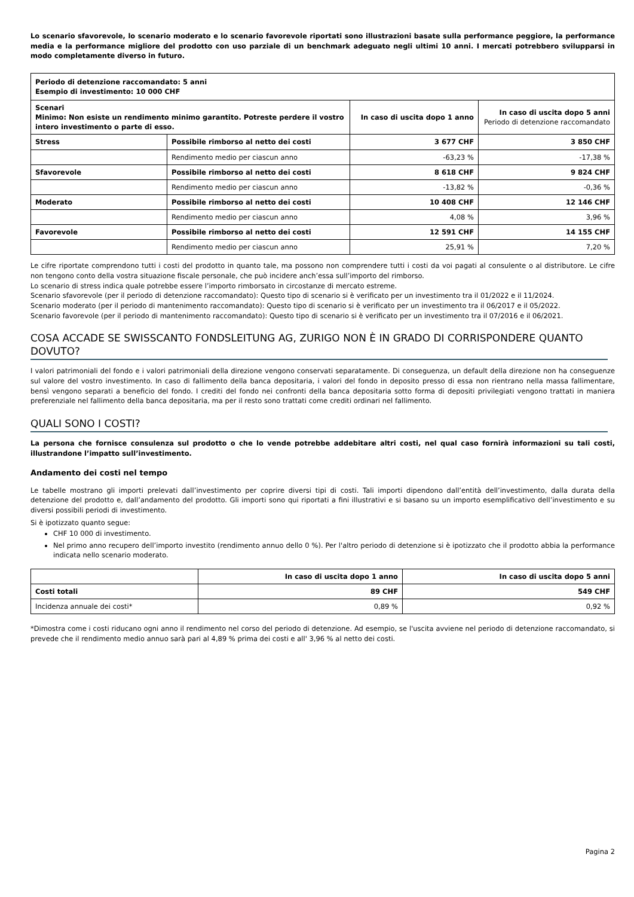Lo scenario sfavorevole, lo scenario moderato e lo scenario favorevole riportati sono illustrazioni basate sulla performance peggiore, la performance media e la performance migliore del prodotto con uso parziale di un benchmark adeguato negli ultimi 10 anni. I mercati potrebbero svilupparsi in modo completamente diverso in futuro.
| Periodo di detenzione raccomandato: 5 anni Esempio di investimento: 10 000 CHF | | | |
| Scenari Minimo: Non esiste un rendimento minimo garantito. Potreste perdere il vostro intero investimento o parte di esso. | | In caso di uscita dopo 1 anno | In caso di uscita dopo 5 anni Periodo di detenzione raccomandato |
| Stress | Possibile rimborso al netto dei costi | 3 677 CHF | 3 850 CHF |
| | Rendimento medio per ciascun anno | -63,23 % | -17,38 % |
| Sfavorevole | Possibile rimborso al netto dei costi | 8 618 CHF | 9 824 CHF |
| | Rendimento medio per ciascun anno | -13,82 % | -0,36 % |
| Moderato | Possibile rimborso al netto dei costi | 10 408 CHF | 12 146 CHF |
| | Rendimento medio per ciascun anno | 4,08 % | 3,96 % |
| Favorevole | Possibile rimborso al netto dei costi | 12 591 CHF | 14 155 CHF |
| | Rendimento medio per ciascun anno | 25,91 % | 7,20 % |
Le cifre riportate comprendono tutti i costi del prodotto in quanto tale, ma possono non comprendere tutti i costi da voi pagati al consulente o al distributore. Le cifre non tengono conto della vostra situazione fiscale personale, che può incidere anch’essa sull’importo del rimborso.
Lo scenario di stress indica quale potrebbe essere l’importo rimborsato in circostanze di mercato estreme.
Scenario sfavorevole (per il periodo di detenzione raccomandato): Questo tipo di scenario si è verificato per un investimento tra il 01/2022 e il 11/2024.
Scenario moderato (per il periodo di mantenimento raccomandato): Questo tipo di scenario si è verificato per un investimento tra il 06/2017 e il 05/2022.
Scenario favorevole (per il periodo di mantenimento raccomandato): Questo tipo di scenario si è verificato per un investimento tra il 07/2016 e il 06/2021.
COSA ACCADE SE SWISSCANTO FONDSLEITUNG AG, ZURIGO NON È IN GRADO DI CORRISPONDERE QUANTO DOVUTO?
I valori patrimoniali del fondo e i valori patrimoniali della direzione vengono conservati separatamente. Di conseguenza, un default della direzione non ha conseguenze sul valore del vostro investimento. In caso di fallimento della banca depositaria, i valori del fondo in deposito presso di essa non rientrano nella massa fallimentare, bensì vengono separati a beneficio del fondo. I crediti del fondo nei confronti della banca depositaria sotto forma di depositi privilegiati vengono trattati in maniera preferenziale nel fallimento della banca depositaria, ma per il resto sono trattati come crediti ordinari nel fallimento.
QUALI SONO I COSTI?
La persona che fornisce consulenza sul prodotto o che lo vende potrebbe addebitare altri costi, nel qual caso fornirà informazioni su tali costi, illustrandone l’impatto sull’investimento.
Andamento dei costi nel tempo
Le tabelle mostrano gli importi prelevati dall’investimento per coprire diversi tipi di costi. Tali importi dipendono dall’entità dell’investimento, dalla durata della detenzione del prodotto e, dall’andamento del prodotto. Gli importi sono qui riportati a fini illustrativi e si basano su un importo esemplificativo dell’investimento e su diversi possibili periodi di investimento.
Si è ipotizzato quanto segue:
CHF 10 000 di investimento.
Nel primo anno recupero dell’importo investito (rendimento annuo dello 0 %). Per l'altro periodo di detenzione si è ipotizzato che il prodotto abbia la performance indicata nello scenario moderato.
| | In caso di uscita dopo 1 anno | In caso di uscita dopo 5 anni |
| Costi totali | 89 CHF | 549 CHF |
| Incidenza annuale dei costi* | 0,89 % | 0,92 % |
*Dimostra come i costi riducano ogni anno il rendimento nel corso del periodo di detenzione. Ad esempio, se l'uscita avviene nel periodo di detenzione raccomandato, si prevede che il rendimento medio annuo sarà pari al 4,89 % prima dei costi e all' 3,96 % al netto dei costi.
Pagina 2